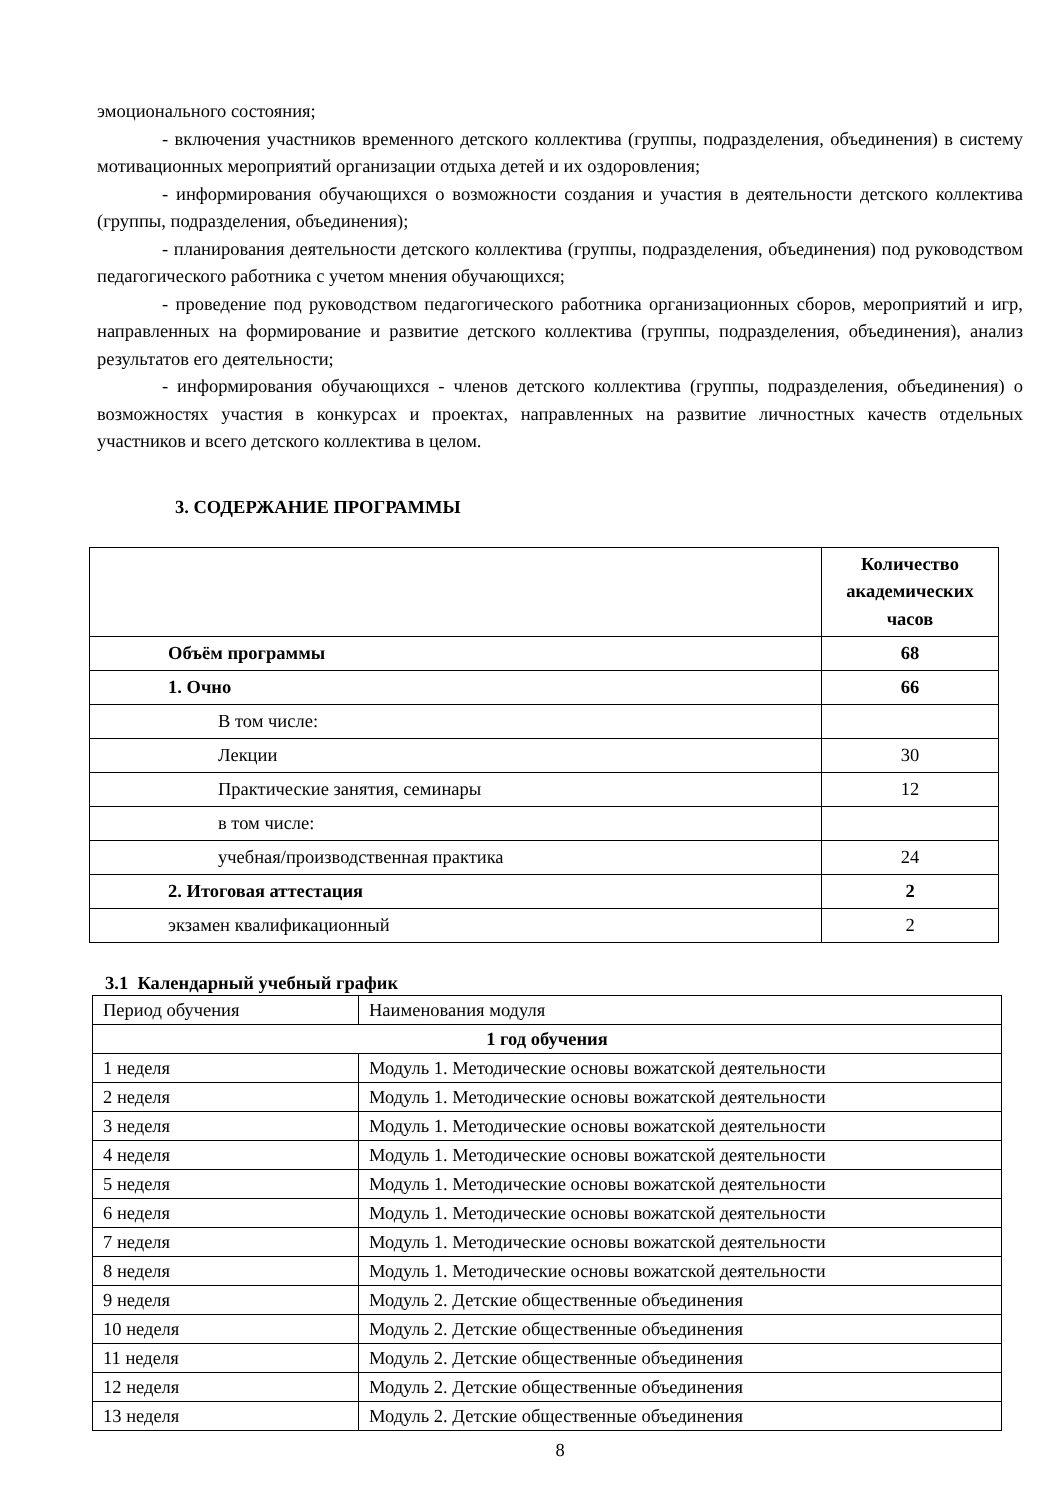эмоционального состояния;
- включения участников временного детского коллектива (группы, подразделения, объединения) в систему мотивационных мероприятий организации отдыха детей и их оздоровления;
- информирования обучающихся о возможности создания и участия в деятельности детского коллектива (группы, подразделения, объединения);
- планирования деятельности детского коллектива (группы, подразделения, объединения) под руководством педагогического работника с учетом мнения обучающихся;
- проведение под руководством педагогического работника организационных сборов, мероприятий и игр, направленных на формирование и развитие детского коллектива (группы, подразделения, объединения), анализ результатов его деятельности;
- информирования обучающихся - членов детского коллектива (группы, подразделения, объединения) о возможностях участия в конкурсах и проектах, направленных на развитие личностных качеств отдельных участников и всего детского коллектива в целом.
3. СОДЕРЖАНИЕ ПРОГРАММЫ
| | Количество академических часов |
| Объём программы | 68 |
| 1. Очно | 66 |
| В том числе: | |
| Лекции | 30 |
| Практические занятия, семинары | 12 |
| в том числе: | |
| учебная/производственная практика | 24 |
| 2. Итоговая аттестация | 2 |
| экзамен квалификационный | 2 |
3.1 Календарный учебный график
| Период обучения | Наименования модуля |
| 1 год обучения | |
| 1 неделя | Модуль 1. Методические основы вожатской деятельности |
| 2 неделя | Модуль 1. Методические основы вожатской деятельности |
| 3 неделя | Модуль 1. Методические основы вожатской деятельности |
| 4 неделя | Модуль 1. Методические основы вожатской деятельности |
| 5 неделя | Модуль 1. Методические основы вожатской деятельности |
| 6 неделя | Модуль 1. Методические основы вожатской деятельности |
| 7 неделя | Модуль 1. Методические основы вожатской деятельности |
| 8 неделя | Модуль 1. Методические основы вожатской деятельности |
| 9 неделя | Модуль 2. Детские общественные объединения |
| 10 неделя | Модуль 2. Детские общественные объединения |
| 11 неделя | Модуль 2. Детские общественные объединения |
| 12 неделя | Модуль 2. Детские общественные объединения |
| 13 неделя | Модуль 2. Детские общественные объединения |
8